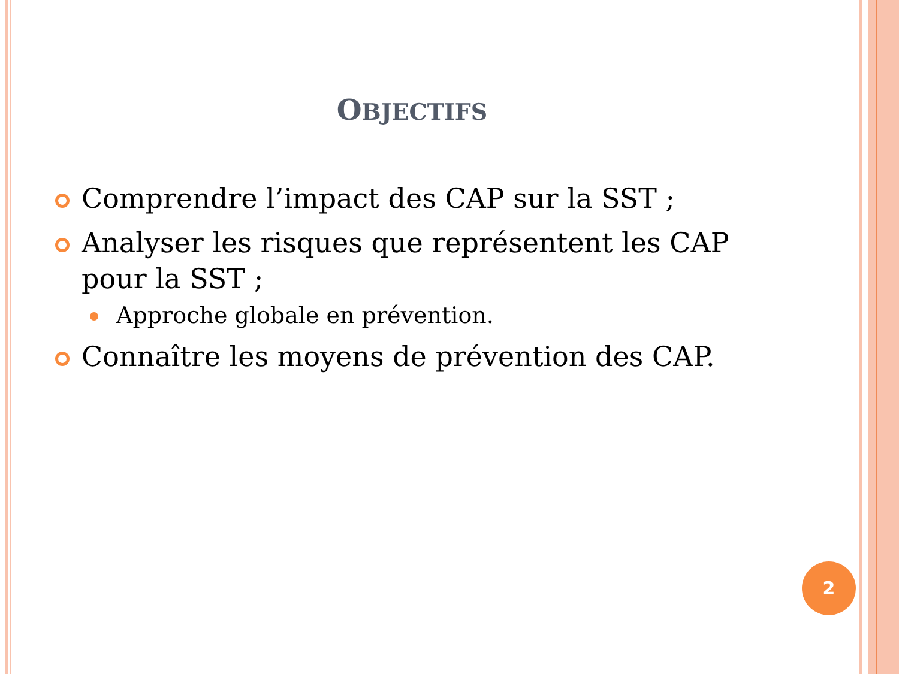OBJECTIFS
Comprendre l’impact des CAP sur la SST ;
Analyser les risques que représentent les CAP pour la SST ;
Approche globale en prévention.
Connaître les moyens de prévention des CAP.
2